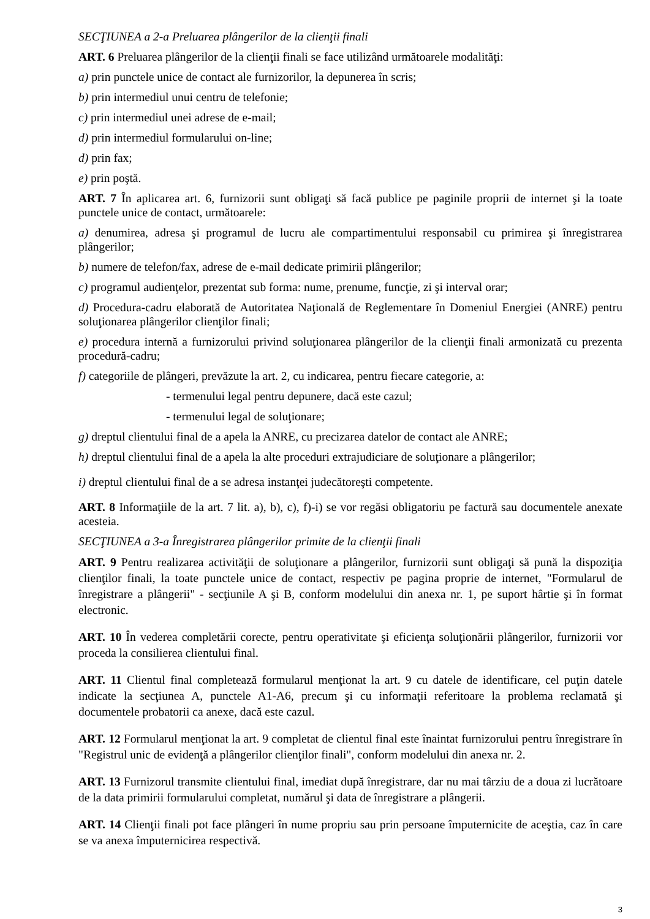SECŢIUNEA a 2-a Preluarea plângerilor de la clienţii finali
ART. 6 Preluarea plângerilor de la clienţii finali se face utilizând următoarele modalităţi:
a) prin punctele unice de contact ale furnizorilor, la depunerea în scris;
b) prin intermediul unui centru de telefonie;
c) prin intermediul unei adrese de e-mail;
d) prin intermediul formularului on-line;
d) prin fax;
e) prin poştă.
ART. 7 În aplicarea art. 6, furnizorii sunt obligaţi să facă publice pe paginile proprii de internet şi la toate punctele unice de contact, următoarele:
a) denumirea, adresa şi programul de lucru ale compartimentului responsabil cu primirea şi înregistrarea plângerilor;
b) numere de telefon/fax, adrese de e-mail dedicate primirii plângerilor;
c) programul audienţelor, prezentat sub forma: nume, prenume, funcţie, zi şi interval orar;
d) Procedura-cadru elaborată de Autoritatea Naţională de Reglementare în Domeniul Energiei (ANRE) pentru soluţionarea plângerilor clienţilor finali;
e) procedura internă a furnizorului privind soluţionarea plângerilor de la clienţii finali armonizată cu prezenta procedură-cadru;
f) categoriile de plângeri, prevăzute la art. 2, cu indicarea, pentru fiecare categorie, a:
- termenului legal pentru depunere, dacă este cazul;
- termenului legal de soluţionare;
g) dreptul clientului final de a apela la ANRE, cu precizarea datelor de contact ale ANRE;
h) dreptul clientului final de a apela la alte proceduri extrajudiciare de soluţionare a plângerilor;
i) dreptul clientului final de a se adresa instanţei judecătoreşti competente.
ART. 8 Informaţiile de la art. 7 lit. a), b), c), f)-i) se vor regăsi obligatoriu pe factură sau documentele anexate acesteia.
SECŢIUNEA a 3-a Înregistrarea plângerilor primite de la clienţii finali
ART. 9 Pentru realizarea activităţii de soluţionare a plângerilor, furnizorii sunt obligaţi să pună la dispoziţia clienţilor finali, la toate punctele unice de contact, respectiv pe pagina proprie de internet, "Formularul de înregistrare a plângerii" - secţiunile A şi B, conform modelului din anexa nr. 1, pe suport hârtie şi în format electronic.
ART. 10 În vederea completării corecte, pentru operativitate şi eficienţa soluţionării plângerilor, furnizorii vor proceda la consilierea clientului final.
ART. 11 Clientul final completează formularul menţionat la art. 9 cu datele de identificare, cel puţin datele indicate la secţiunea A, punctele A1-A6, precum şi cu informaţii referitoare la problema reclamată şi documentele probatorii ca anexe, dacă este cazul.
ART. 12 Formularul menţionat la art. 9 completat de clientul final este înaintat furnizorului pentru înregistrare în "Registrul unic de evidenţă a plângerilor clienţilor finali", conform modelului din anexa nr. 2.
ART. 13 Furnizorul transmite clientului final, imediat după înregistrare, dar nu mai târziu de a doua zi lucrătoare de la data primirii formularului completat, numărul şi data de înregistrare a plângerii.
ART. 14 Clienţii finali pot face plângeri în nume propriu sau prin persoane împuternicite de aceştia, caz în care se va anexa împuternicirea respectivă.
3